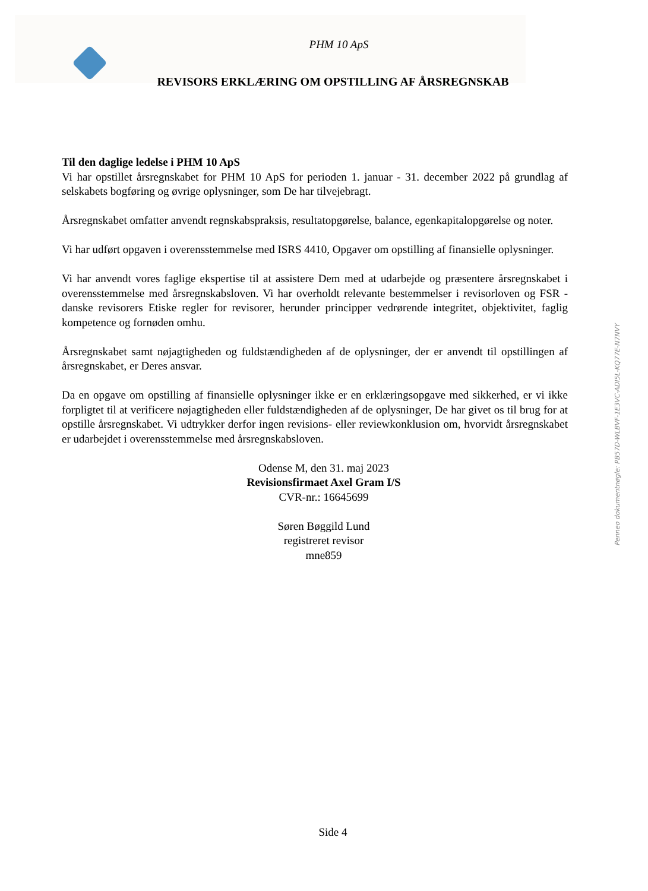PHM 10 ApS
REVISORS ERKLÆRING OM OPSTILLING AF ÅRSREGNSKAB
Til den daglige ledelse i PHM 10 ApS
Vi har opstillet årsregnskabet for PHM 10 ApS for perioden 1. januar - 31. december 2022 på grundlag af selskabets bogføring og øvrige oplysninger, som De har tilvejebragt.
Årsregnskabet omfatter anvendt regnskabspraksis, resultatopgørelse, balance, egenkapitalopgørelse og noter.
Vi har udført opgaven i overensstemmelse med ISRS 4410, Opgaver om opstilling af finansielle oplysninger.
Vi har anvendt vores faglige ekspertise til at assistere Dem med at udarbejde og præsentere årsregnskabet i overensstemmelse med årsregnskabsloven. Vi har overholdt relevante bestemmelser i revisorloven og FSR - danske revisorers Etiske regler for revisorer, herunder principper vedrørende integritet, objektivitet, faglig kompetence og fornøden omhu.
Årsregnskabet samt nøjagtigheden og fuldstændigheden af de oplysninger, der er anvendt til opstillingen af årsregnskabet, er Deres ansvar.
Da en opgave om opstilling af finansielle oplysninger ikke er en erklæringsopgave med sikkerhed, er vi ikke forpligtet til at verificere nøjagtigheden eller fuldstændigheden af de oplysninger, De har givet os til brug for at opstille årsregnskabet. Vi udtrykker derfor ingen revisions- eller reviewkonklusion om, hvorvidt årsregnskabet er udarbejdet i overensstemmelse med årsregnskabsloven.
Odense M, den 31. maj 2023
Revisionsfirmaet Axel Gram I/S
CVR-nr.: 16645699
Søren Bøggild Lund
registreret revisor
mne859
Penneo dokumentnøgle: PB57D-WLBVF-1E3VC-ADI5L-KQ77E-N7NVY
Side 4